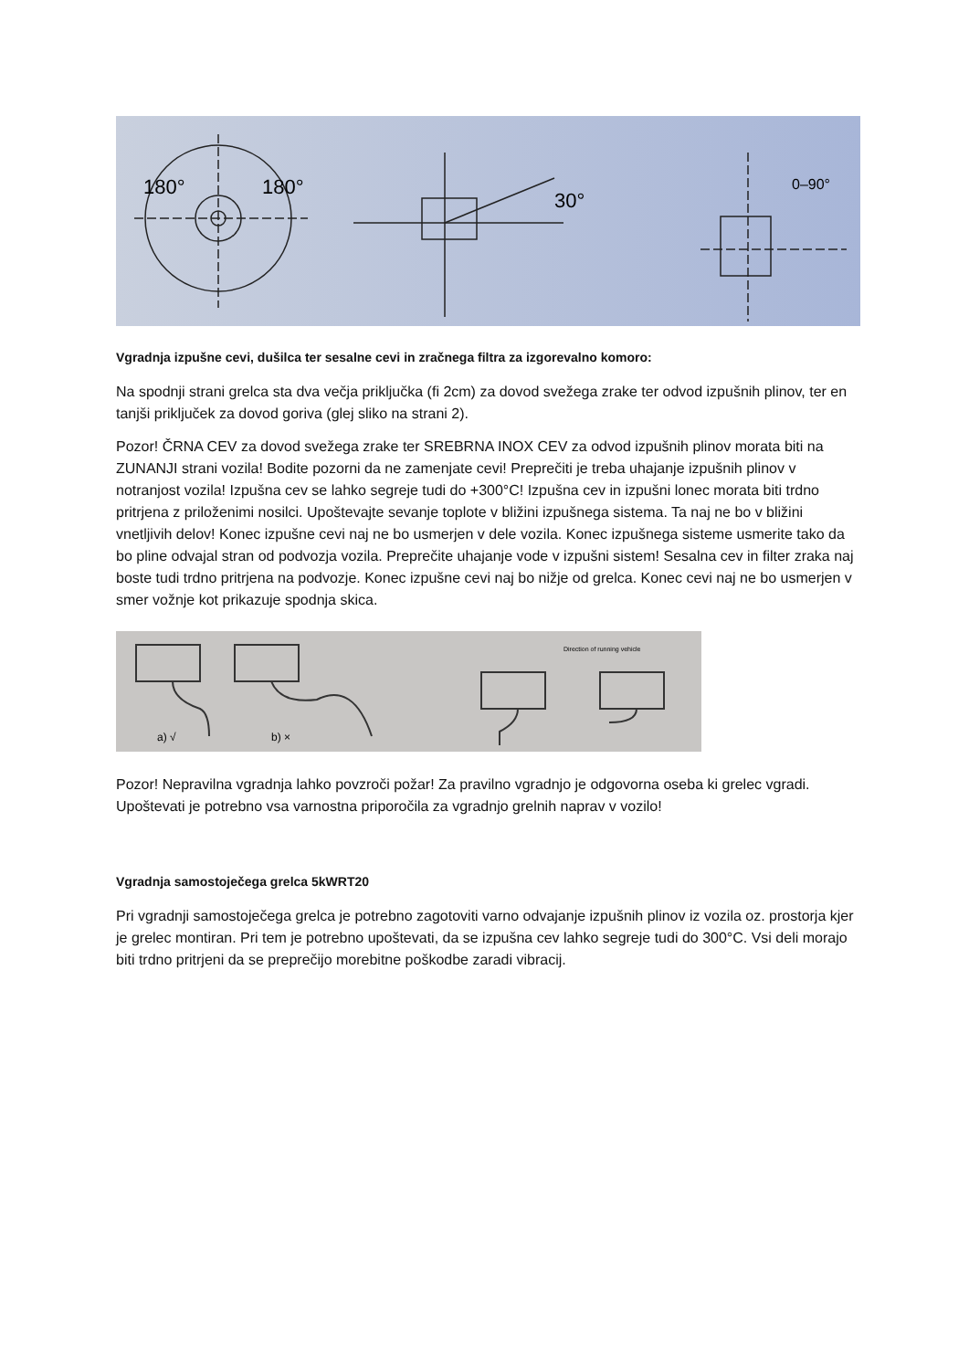180°
180°
30°
0–90°
Vgradnja izpušne cevi, dušilca ter sesalne cevi in zračnega filtra za izgorevalno komoro:
Na spodnji strani grelca sta dva večja priključka (fi 2cm) za dovod svežega zrake ter odvod izpušnih plinov, ter en tanjši priključek za dovod goriva (glej sliko na strani 2).
Pozor! ČRNA CEV za dovod svežega zrake ter SREBRNA INOX CEV za odvod izpušnih plinov morata biti na ZUNANJI strani vozila! Bodite pozorni da ne zamenjate cevi! Preprečiti je treba uhajanje izpušnih plinov v notranjost vozila! Izpušna cev se lahko segreje tudi do +300°C! Izpušna cev in izpušni lonec morata biti trdno pritrjena z priloženimi nosilci. Upoštevajte sevanje toplote v bližini izpušnega sistema. Ta naj ne bo v bližini vnetljivih delov! Konec izpušne cevi naj ne bo usmerjen v dele vozila. Konec izpušnega sisteme usmerite tako da bo pline odvajal stran od podvozja vozila. Preprečite uhajanje vode v izpušni sistem! Sesalna cev in filter zraka naj boste tudi trdno pritrjena na podvozje. Konec izpušne cevi naj bo nižje od grelca. Konec cevi naj ne bo usmerjen v smer vožnje kot prikazuje spodnja skica.
a) √
b) ×
Direction of running vehicle
Pozor! Nepravilna vgradnja lahko povzroči požar! Za pravilno vgradnjo je odgovorna oseba ki grelec vgradi. Upoštevati je potrebno vsa varnostna priporočila za vgradnjo grelnih naprav v vozilo!
Vgradnja samostoječega grelca 5kWRT20
Pri vgradnji samostoječega grelca je potrebno zagotoviti varno odvajanje izpušnih plinov iz vozila oz. prostorja kjer je grelec montiran. Pri tem je potrebno upoštevati, da se izpušna cev lahko segreje tudi do 300°C. Vsi deli morajo biti trdno pritrjeni da se preprečijo morebitne poškodbe zaradi vibracij.